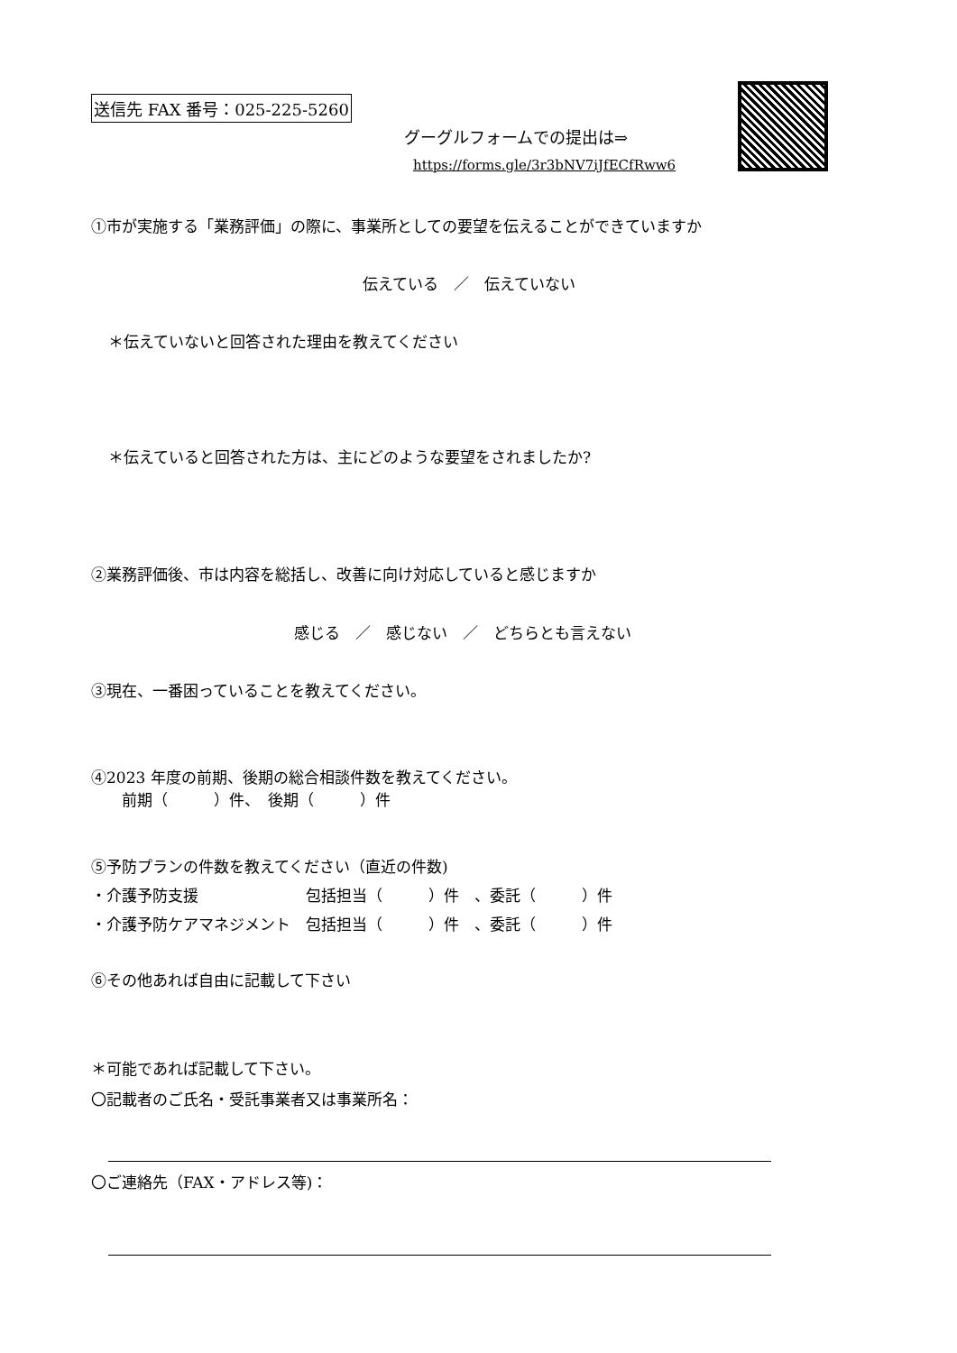送信先 FAX 番号：025-225-5260
グーグルフォームでの提出は⇒
https://forms.gle/3r3bNV7iJfECfRww6
①市が実施する「業務評価」の際に、事業所としての要望を伝えることができていますか
伝えている　／　伝えていない
＊伝えていないと回答された理由を教えてください
＊伝えていると回答された方は、主にどのような要望をされましたか?
②業務評価後、市は内容を総括し、改善に向け対応していると感じますか
感じる　／　感じない　／　どちらとも言えない
③現在、一番困っていることを教えてください。
④2023 年度の前期、後期の総合相談件数を教えてください。
　　前期（　　　）件、　後期（　　　）件
⑤予防プランの件数を教えてください（直近の件数)
・介護予防支援　　　　　　　包括担当（　　　）件　、委託（　　　）件
・介護予防ケアマネジメント　包括担当（　　　）件　、委託（　　　）件
⑥その他あれば自由に記載して下さい
＊可能であれば記載して下さい。
〇記載者のご氏名・受託事業者又は事業所名：
〇ご連絡先（FAX・アドレス等)：